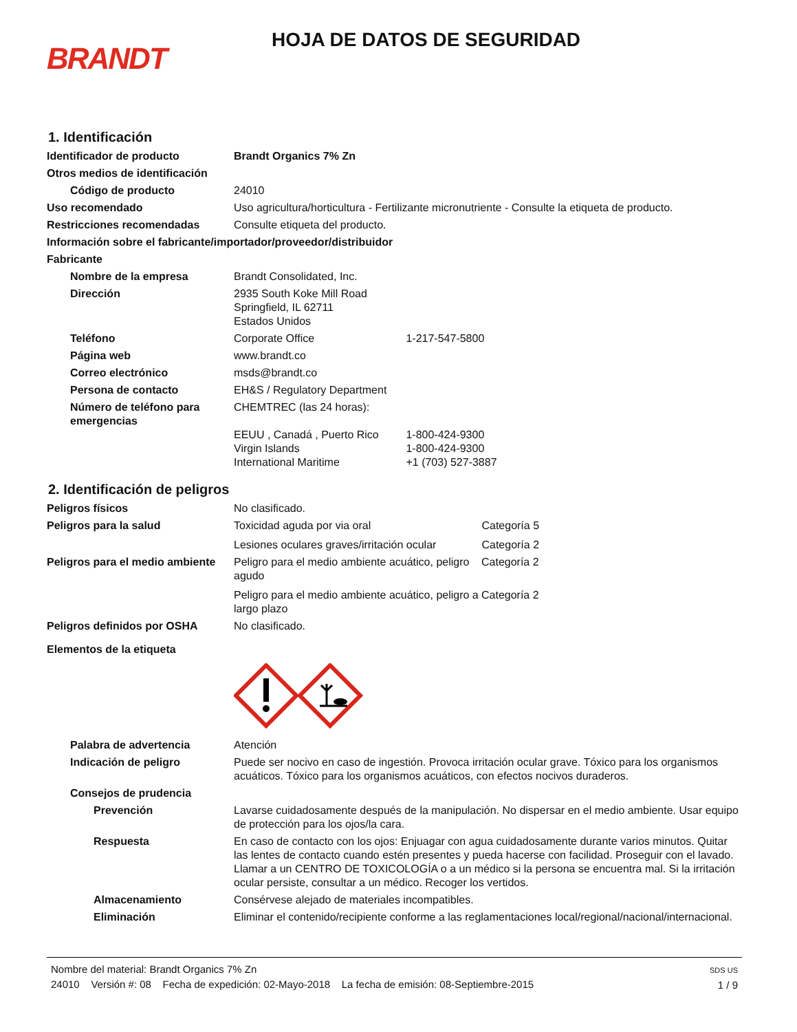BRANDT
HOJA DE DATOS DE SEGURIDAD
1. Identificación
Identificador de producto Brandt Organics 7% Zn
Otros medios de identificación
Código de producto 24010
Uso recomendado Uso agricultura/horticultura - Fertilizante micronutriente - Consulte la etiqueta de producto.
Restricciones recomendadas Consulte etiqueta del producto.
Información sobre el fabricante/importador/proveedor/distribuidor
Fabricante
Nombre de la empresa Brandt Consolidated, Inc.
Dirección 2935 South Koke Mill Road
Springfield, IL 62711
Estados Unidos
Teléfono Corporate Office 1-217-547-5800
Página web www.brandt.co
Correo electrónico msds@brandt.co
Persona de contacto EH&S / Regulatory Department
Número de teléfono para emergencias
CHEMTREC (las 24 horas):
EEUU , Canadá , Puerto Rico 1-800-424-9300
Virgin Islands 1-800-424-9300
International Maritime +1 (703) 527-3887
2. Identificación de peligros
Peligros físicos No clasificado.
Peligros para la salud Toxicidad aguda por via oral Categoría 5
Lesiones oculares graves/irritación ocular Categoría 2
Peligros para el medio ambiente
Peligro para el medio ambiente acuático, peligro agudo
Peligro para el medio ambiente acuático, peligro a largo plazo
Categoría 2
Categoría 2
Peligros definidos por OSHA No clasificado.
Elementos de la etiqueta
Palabra de advertencia Atención
Indicación de peligro Puede ser nocivo en caso de ingestión. Provoca irritación ocular grave. Tóxico para los organismos acuáticos. Tóxico para los organismos acuáticos, con efectos nocivos duraderos.
Consejos de prudencia
Prevención Lavarse cuidadosamente después de la manipulación. No dispersar en el medio ambiente. Usar equipo de protección para los ojos/la cara.
Respuesta En caso de contacto con los ojos: Enjuagar con agua cuidadosamente durante varios minutos. Quitar las lentes de contacto cuando estén presentes y pueda hacerse con facilidad. Proseguir con el lavado. Llamar a un CENTRO DE TOXICOLOGÍA o a un médico si la persona se encuentra mal. Si la irritación ocular persiste, consultar a un médico. Recoger los vertidos.
Almacenamiento Consérvese alejado de materiales incompatibles.
Eliminación Eliminar el contenido/recipiente conforme a las reglamentaciones local/regional/nacional/internacional.
Nombre del material: Brandt Organics 7% Zn
24010 Versión #: 08 Fecha de expedición: 02-Mayo-2018 La fecha de emisión: 08-Septiembre-2015
SDS US
1 / 9